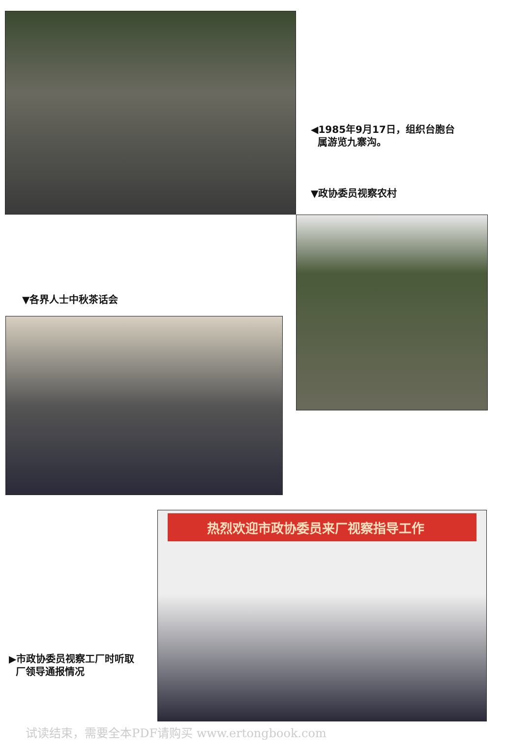◀1985年9月17日，组织台胞台
属游览九寨沟。
▼政协委员视察农村
▼各界人士中秋茶话会
▶市政协委员视察工厂时听取
厂领导通报情况
热烈欢迎市政协委员来厂视察指导工作
试读结束，需要全本PDF请购买 www.ertongbook.com